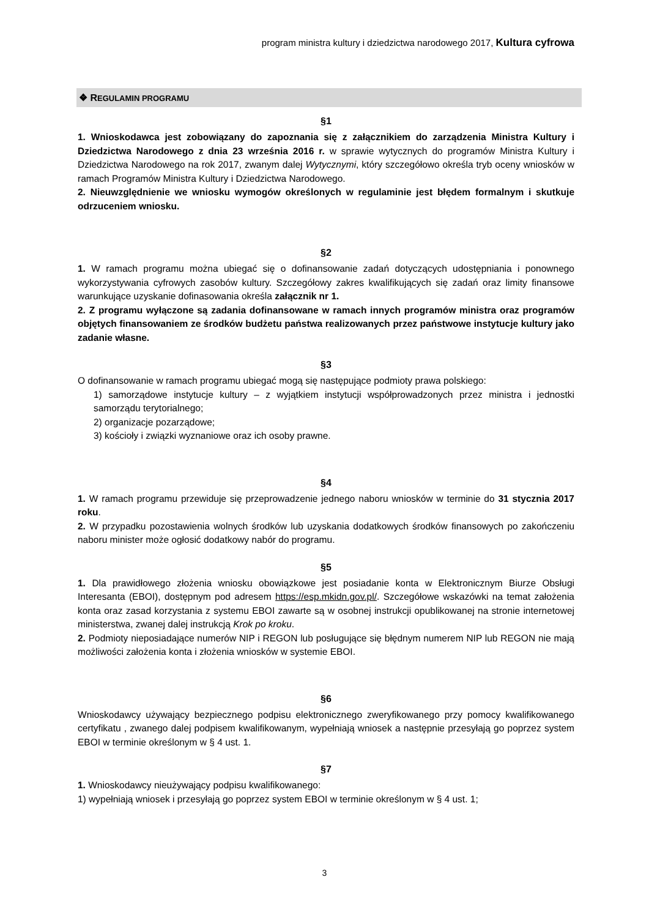program ministra kultury i dziedzictwa narodowego 2017, Kultura cyfrowa
❖ REGULAMIN PROGRAMU
§1
1. Wnioskodawca jest zobowiązany do zapoznania się z załącznikiem do zarządzenia Ministra Kultury i Dziedzictwa Narodowego z dnia 23 września 2016 r. w sprawie wytycznych do programów Ministra Kultury i Dziedzictwa Narodowego na rok 2017, zwanym dalej Wytycznymi, który szczegółowo określa tryb oceny wniosków w ramach Programów Ministra Kultury i Dziedzictwa Narodowego.
2. Nieuwzględnienie we wniosku wymogów określonych w regulaminie jest błędem formalnym i skutkuje odrzuceniem wniosku.
§2
1. W ramach programu można ubiegać się o dofinansowanie zadań dotyczących udostępniania i ponownego wykorzystywania cyfrowych zasobów kultury. Szczegółowy zakres kwalifikujących się zadań oraz limity finansowe warunkujące uzyskanie dofinasowania określa załącznik nr 1.
2. Z programu wyłączone są zadania dofinansowane w ramach innych programów ministra oraz programów objętych finansowaniem ze środków budżetu państwa realizowanych przez państwowe instytucje kultury jako zadanie własne.
§3
O dofinansowanie w ramach programu ubiegać mogą się następujące podmioty prawa polskiego:
1) samorządowe instytucje kultury – z wyjątkiem instytucji współprowadzonych przez ministra i jednostki samorządu terytorialnego;
2) organizacje pozarządowe;
3) kościoły i związki wyznaniowe oraz ich osoby prawne.
§4
1. W ramach programu przewiduje się przeprowadzenie jednego naboru wniosków w terminie do 31 stycznia 2017 roku.
2. W przypadku pozostawienia wolnych środków lub uzyskania dodatkowych środków finansowych po zakończeniu naboru minister może ogłosić dodatkowy nabór do programu.
§5
1. Dla prawidłowego złożenia wniosku obowiązkowe jest posiadanie konta w Elektronicznym Biurze Obsługi Interesanta (EBOI), dostępnym pod adresem https://esp.mkidn.gov.pl/. Szczegółowe wskazówki na temat założenia konta oraz zasad korzystania z systemu EBOI zawarte są w osobnej instrukcji opublikowanej na stronie internetowej ministerstwa, zwanej dalej instrukcją Krok po kroku.
2. Podmioty nieposiadające numerów NIP i REGON lub posługujące się błędnym numerem NIP lub REGON nie mają możliwości założenia konta i złożenia wniosków w systemie EBOI.
§6
Wnioskodawcy używający bezpiecznego podpisu elektronicznego zweryfikowanego przy pomocy kwalifikowanego certyfikatu , zwanego dalej podpisem kwalifikowanym, wypełniają wniosek a następnie przesyłają go poprzez system EBOI w terminie określonym w § 4 ust. 1.
§7
1. Wnioskodawcy nieużywający podpisu kwalifikowanego:
1) wypełniają wniosek i przesyłają go poprzez system EBOI w terminie określonym w § 4 ust. 1;
3